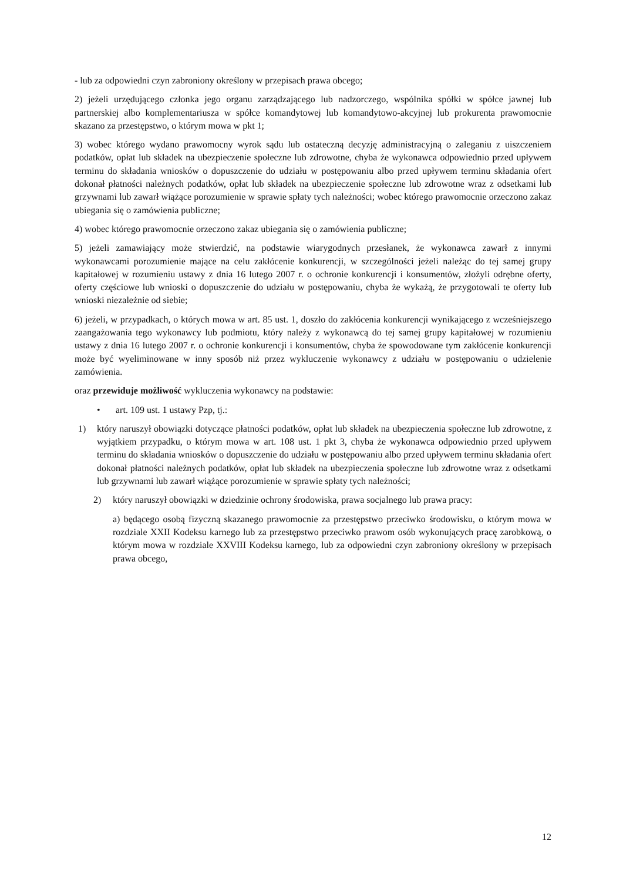- lub za odpowiedni czyn zabroniony określony w przepisach prawa obcego;
2) jeżeli urzędującego członka jego organu zarządzającego lub nadzorczego, wspólnika spółki w spółce jawnej lub partnerskiej albo komplementariusza w spółce komandytowej lub komandytowo-akcyjnej lub prokurenta prawomocnie skazano za przestępstwo, o którym mowa w pkt 1;
3) wobec którego wydano prawomocny wyrok sądu lub ostateczną decyzję administracyjną o zaleganiu z uiszczeniem podatków, opłat lub składek na ubezpieczenie społeczne lub zdrowotne, chyba że wykonawca odpowiednio przed upływem terminu do składania wniosków o dopuszczenie do udziału w postępowaniu albo przed upływem terminu składania ofert dokonał płatności należnych podatków, opłat lub składek na ubezpieczenie społeczne lub zdrowotne wraz z odsetkami lub grzywnami lub zawarł wiążące porozumienie w sprawie spłaty tych należności; wobec którego prawomocnie orzeczono zakaz ubiegania się o zamówienia publiczne;
4) wobec którego prawomocnie orzeczono zakaz ubiegania się o zamówienia publiczne;
5) jeżeli zamawiający może stwierdzić, na podstawie wiarygodnych przesłanek, że wykonawca zawarł z innymi wykonawcami porozumienie mające na celu zakłócenie konkurencji, w szczególności jeżeli należąc do tej samej grupy kapitałowej w rozumieniu ustawy z dnia 16 lutego 2007 r. o ochronie konkurencji i konsumentów, złożyli odrębne oferty, oferty częściowe lub wnioski o dopuszczenie do udziału w postępowaniu, chyba że wykażą, że przygotowali te oferty lub wnioski niezależnie od siebie;
6) jeżeli, w przypadkach, o których mowa w art. 85 ust. 1, doszło do zakłócenia konkurencji wynikającego z wcześniejszego zaangażowania tego wykonawcy lub podmiotu, który należy z wykonawcą do tej samej grupy kapitałowej w rozumieniu ustawy z dnia 16 lutego 2007 r. o ochronie konkurencji i konsumentów, chyba że spowodowane tym zakłócenie konkurencji może być wyeliminowane w inny sposób niż przez wykluczenie wykonawcy z udziału w postępowaniu o udzielenie zamówienia.
oraz przewiduje możliwość wykluczenia wykonawcy na podstawie:
• art. 109 ust. 1 ustawy Pzp, tj.:
1) który naruszył obowiązki dotyczące płatności podatków, opłat lub składek na ubezpieczenia społeczne lub zdrowotne, z wyjątkiem przypadku, o którym mowa w art. 108 ust. 1 pkt 3, chyba że wykonawca odpowiednio przed upływem terminu do składania wniosków o dopuszczenie do udziału w postępowaniu albo przed upływem terminu składania ofert dokonał płatności należnych podatków, opłat lub składek na ubezpieczenia społeczne lub zdrowotne wraz z odsetkami lub grzywnami lub zawarł wiążące porozumienie w sprawie spłaty tych należności;
2) który naruszył obowiązki w dziedzinie ochrony środowiska, prawa socjalnego lub prawa pracy:
a) będącego osobą fizyczną skazanego prawomocnie za przestępstwo przeciwko środowisku, o którym mowa w rozdziale XXII Kodeksu karnego lub za przestępstwo przeciwko prawom osób wykonujących pracę zarobkową, o którym mowa w rozdziale XXVIII Kodeksu karnego, lub za odpowiedni czyn zabroniony określony w przepisach prawa obcego,
12